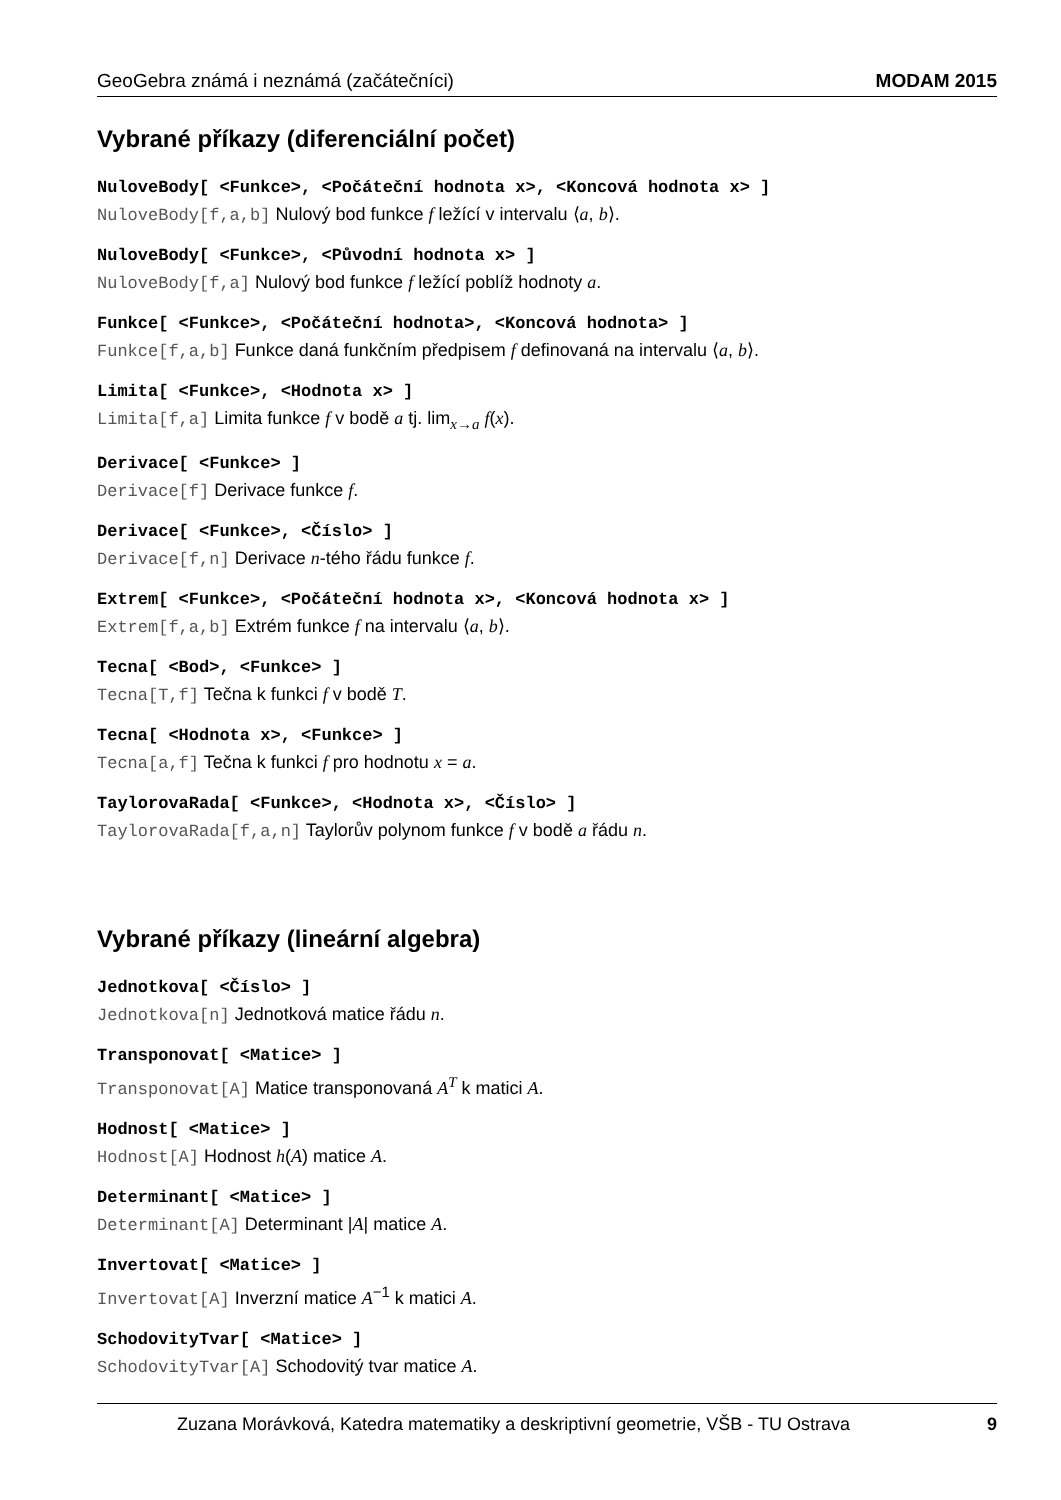GeoGebra známá i neznámá (začátečníci) MODAM 2015
Vybrané příkazy (diferenciální počet)
NuloveBody[ <Funkce>, <Počáteční hodnota x>, <Koncová hodnota x> ]
NuloveBody[f,a,b] Nulový bod funkce f ležící v intervalu ⟨a, b⟩.
NuloveBody[ <Funkce>, <Původní hodnota x> ]
NuloveBody[f,a] Nulový bod funkce f ležící poblíž hodnoty a.
Funkce[ <Funkce>, <Počáteční hodnota>, <Koncová hodnota> ]
Funkce[f,a,b] Funkce daná funkčním předpisem f definovaná na intervalu ⟨a, b⟩.
Limita[ <Funkce>, <Hodnota x> ]
Limita[f,a] Limita funkce f v bodě a tj. lim<sub>x→a</sub> f(x).
Derivace[ <Funkce> ]
Derivace[f] Derivace funkce f.
Derivace[ <Funkce>, <Číslo> ]
Derivace[f,n] Derivace n-tého řádu funkce f.
Extrem[ <Funkce>, <Počáteční hodnota x>, <Koncová hodnota x> ]
Extrem[f,a,b] Extrém funkce f na intervalu ⟨a, b⟩.
Tecna[ <Bod>, <Funkce> ]
Tecna[T,f] Tečna k funkci f v bodě T.
Tecna[ <Hodnota x>, <Funkce> ]
Tecna[a,f] Tečna k funkci f pro hodnotu x = a.
TaylorovaRada[ <Funkce>, <Hodnota x>, <Číslo> ]
TaylorovaRada[f,a,n] Taylorův polynom funkce f v bodě a řádu n.
Vybrané příkazy (lineární algebra)
Jednotkova[ <Číslo> ]
Jednotkova[n] Jednotková matice řádu n.
Transponovat[ <Matice> ]
Transponovat[A] Matice transponovaná A<sup>T</sup> k matici A.
Hodnost[ <Matice> ]
Hodnost[A] Hodnost h(A) matice A.
Determinant[ <Matice> ]
Determinant[A] Determinant |A| matice A.
Invertovat[ <Matice> ]
Invertovat[A] Inverzní matice A<sup>−1</sup> k matici A.
SchodovityTvar[ <Matice> ]
SchodovityTvar[A] Schodovitý tvar matice A.
Zuzana Morávková, Katedra matematiky a deskriptivní geometrie, VŠB - TU Ostrava 9